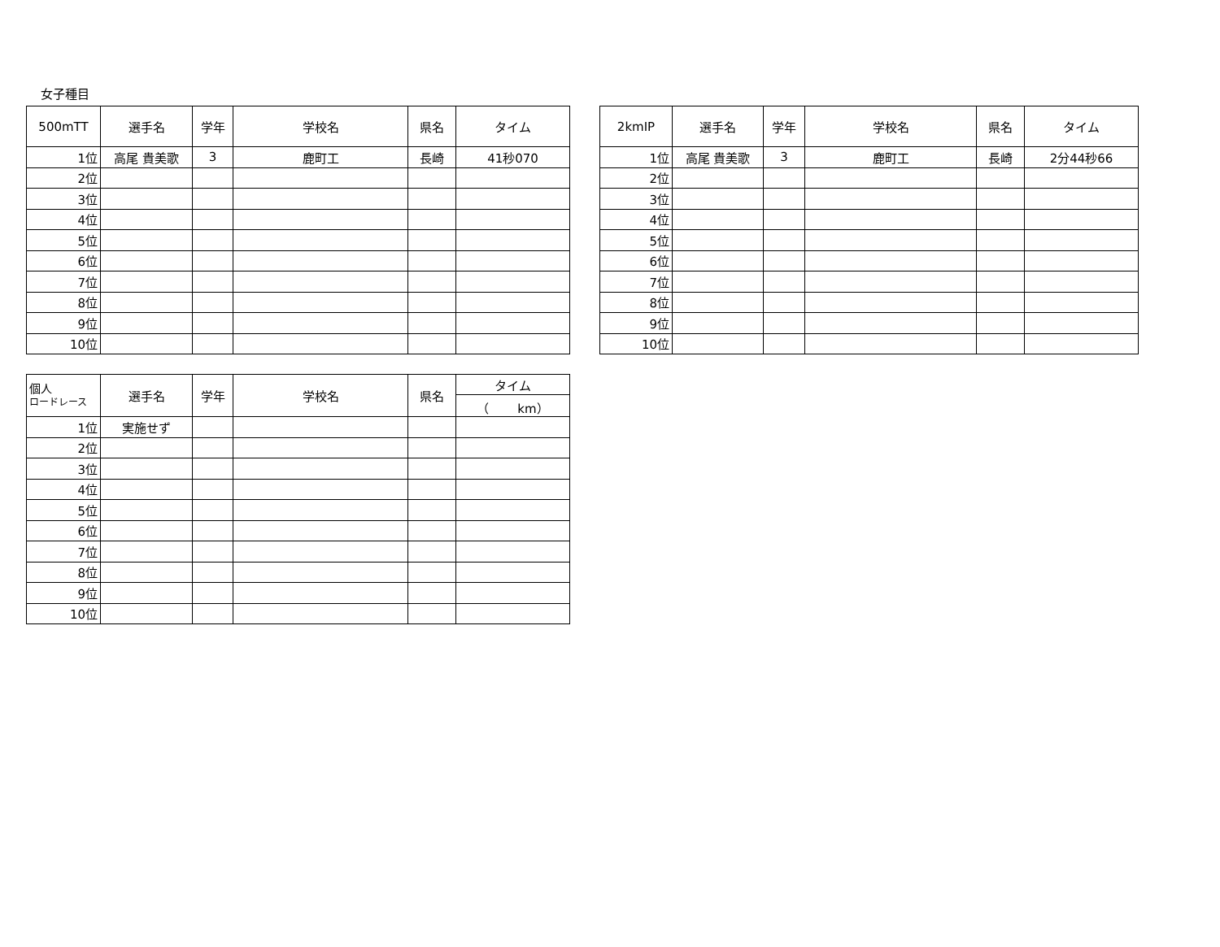女子種目
| 500mTT | 選手名 | 学年 | 学校名 | 県名 | タイム |
| --- | --- | --- | --- | --- | --- |
| 1位 | 高尾 貴美歌 | 3 | 鹿町工 | 長崎 | 41秒070 |
| 2位 | | | | | |
| 3位 | | | | | |
| 4位 | | | | | |
| 5位 | | | | | |
| 6位 | | | | | |
| 7位 | | | | | |
| 8位 | | | | | |
| 9位 | | | | | |
| 10位 | | | | | |
| 2kmIP | 選手名 | 学年 | 学校名 | 県名 | タイム |
| --- | --- | --- | --- | --- | --- |
| 1位 | 高尾 貴美歌 | 3 | 鹿町工 | 長崎 | 2分44秒66 |
| 2位 | | | | | |
| 3位 | | | | | |
| 4位 | | | | | |
| 5位 | | | | | |
| 6位 | | | | | |
| 7位 | | | | | |
| 8位 | | | | | |
| 9位 | | | | | |
| 10位 | | | | | |
| 個人 ロードレース | 選手名 | 学年 | 学校名 | 県名 | タイム |
| --- | --- | --- | --- | --- | --- |
| | | | | | （ km） |
| 1位 | 実施せず | | | | |
| 2位 | | | | | |
| 3位 | | | | | |
| 4位 | | | | | |
| 5位 | | | | | |
| 6位 | | | | | |
| 7位 | | | | | |
| 8位 | | | | | |
| 9位 | | | | | |
| 10位 | | | | | |